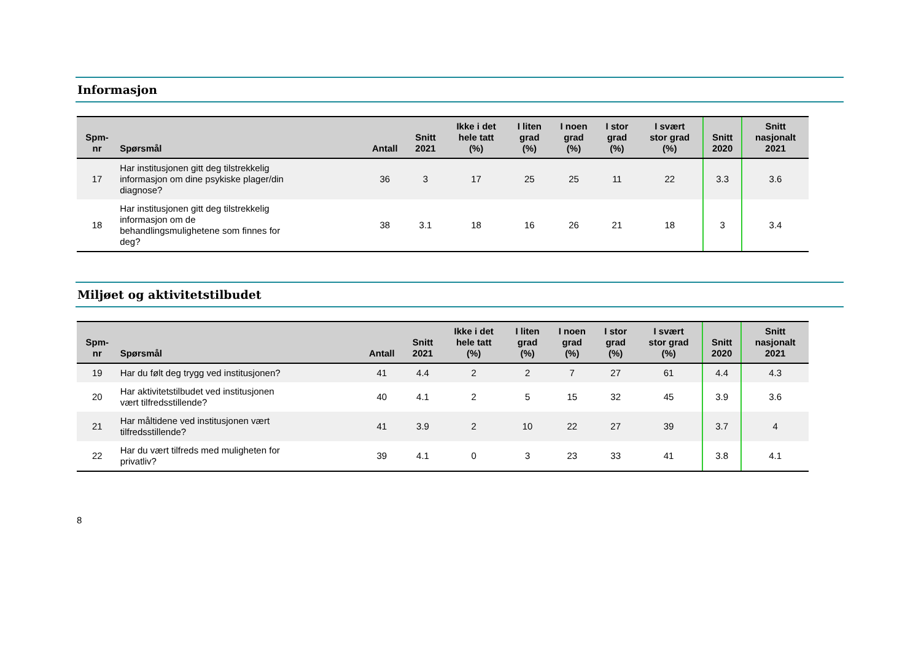Informasjon
| Spm- nr | Spørsmål | Antall | Snitt 2021 | Ikke i det hele tatt (%) | I liten grad (%) | I noen grad (%) | I stor grad (%) | I svært stor grad (%) | Snitt 2020 | Snitt nasjonalt 2021 |
| --- | --- | --- | --- | --- | --- | --- | --- | --- | --- | --- |
| 17 | Har institusjonen gitt deg tilstrekkelig informasjon om dine psykiske plager/din diagnose? | 36 | 3 | 17 | 25 | 25 | 11 | 22 | 3.3 | 3.6 |
| 18 | Har institusjonen gitt deg tilstrekkelig informasjon om de behandlingsmulighetene som finnes for deg? | 38 | 3.1 | 18 | 16 | 26 | 21 | 18 | 3 | 3.4 |
Miljøet og aktivitetstilbudet
| Spm- nr | Spørsmål | Antall | Snitt 2021 | Ikke i det hele tatt (%) | I liten grad (%) | I noen grad (%) | I stor grad (%) | I svært stor grad (%) | Snitt 2020 | Snitt nasjonalt 2021 |
| --- | --- | --- | --- | --- | --- | --- | --- | --- | --- | --- |
| 19 | Har du følt deg trygg ved institusjonen? | 41 | 4.4 | 2 | 2 | 7 | 27 | 61 | 4.4 | 4.3 |
| 20 | Har aktivitetstilbudet ved institusjonen vært tilfredsstillende? | 40 | 4.1 | 2 | 5 | 15 | 32 | 45 | 3.9 | 3.6 |
| 21 | Har måltidene ved institusjonen vært tilfredsstillende? | 41 | 3.9 | 2 | 10 | 22 | 27 | 39 | 3.7 | 4 |
| 22 | Har du vært tilfreds med muligheten for privatliv? | 39 | 4.1 | 0 | 3 | 23 | 33 | 41 | 3.8 | 4.1 |
8